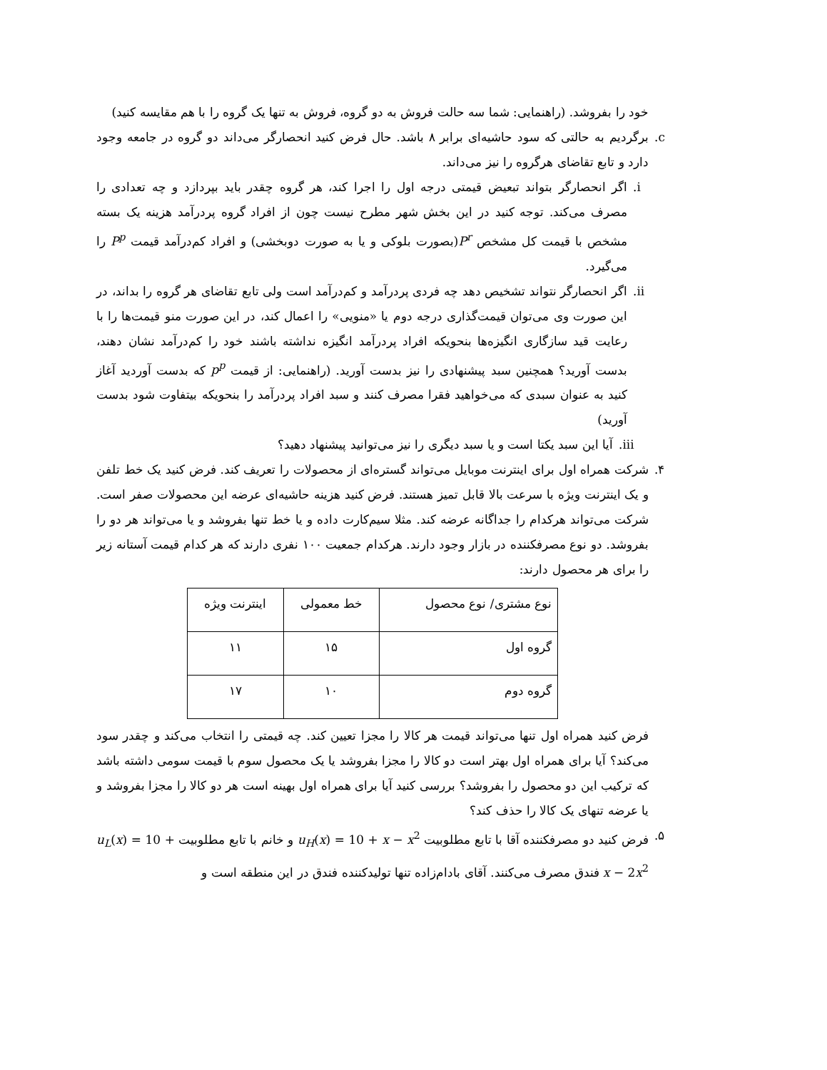خود را بفروشد. (راهنمایی: شما سه حالت فروش به دو گروه، فروش به تنها یک گروه را با هم مقایسه کنید)
c. برگردیم به حالتی که سود حاشیه‌ای برابر ۸ باشد. حال فرض کنید انحصارگر می‌داند دو گروه در جامعه وجود دارد و تابع تقاضای هرگروه را نیز می‌داند.
i. اگر انحصارگر بتواند تبعیض قیمتی درجه اول را اجرا کند، هر گروه چقدر باید بپردازد و چه تعدادی را مصرف می‌کند. توجه کنید در این بخش شهر مطرح نیست چون از افراد گروه پردرآمد هزینه یک بسته مشخص با قیمت کل مشخص P<sup>r</sup>(بصورت بلوکی و یا به صورت دوبخشی) و افراد کم‌درآمد قیمت P<sup>p</sup> را می‌گیرد.
ii.
اگر انحصارگر نتواند تشخیص دهد چه فردی پردرآمد و کم‌درآمد است ولی تابع تقاضای هر گروه را بداند، در این صورت وی می‌توان قیمت‌گذاری درجه دوم یا «منویی» را اعمال کند، در این صورت منو قیمت‌ها را با رعایت قید سازگاری انگیزه‌ها بنحویکه افراد پردرآمد انگیزه نداشته باشند خود را کم‌درآمد نشان دهند، بدست آورید؟ همچنین سبد پیشنهادی را نیز بدست آورید. (راهنمایی: از قیمت p<sup>p</sup> که بدست آوردید آغاز کنید به عنوان سبدی که می‌خواهید فقرا مصرف کنند و سبد افراد پردرآمد را بنحویکه بیتفاوت شود بدست آورید)
iii.
آیا این سبد یکتا است و یا سبد دیگری را نیز می‌توانید پیشنهاد دهید؟
۴. شرکت همراه اول برای اینترنت موبایل می‌تواند گستره‌ای از محصولات را تعریف کند. فرض کنید یک خط تلفن و یک اینترنت ویژه با سرعت بالا قابل تمیز هستند. فرض کنید هزینه حاشیه‌ای عرضه این محصولات صفر است. شرکت می‌تواند هرکدام را جداگانه عرضه کند. مثلا سیم‌کارت داده و یا خط تنها بفروشد و یا می‌تواند هر دو را بفروشد. دو نوع مصرفکننده در بازار وجود دارند. هرکدام جمعیت ۱۰۰ نفری دارند که هر کدام قیمت آستانه زیر را برای هر محصول دارند:
| نوع مشتری/ نوع محصول | خط معمولی | اینترنت ویژه |
| گروه اول | ۱۵ | ۱۱ |
| گروه دوم | ۱۰ | ۱۷ |
فرض کنید همراه اول تنها می‌تواند قیمت هر کالا را مجزا تعیین کند. چه قیمتی را انتخاب می‌کند و چقدر سود می‌کند؟ آیا برای همراه اول بهتر است دو کالا را مجزا بفروشد یا یک محصول سوم با قیمت سومی داشته باشد که ترکیب این دو محصول را بفروشد؟ بررسی کنید آیا برای همراه اول بهینه است هر دو کالا را مجزا بفروشد و یا عرضه تنهای یک کالا را حذف کند؟
۵. فرض کنید دو مصرفکننده آقا با تابع مطلوبیت u<sub>H</sub>(x) = 10 + x − x<sup>2</sup> و خانم با تابع مطلوبیت u<sub>L</sub>(x) = 10 + x − 2x<sup>2</sup> فندق مصرف می‌کنند. آقای بادام‌زاده تنها تولیدکننده فندق در این منطقه است و